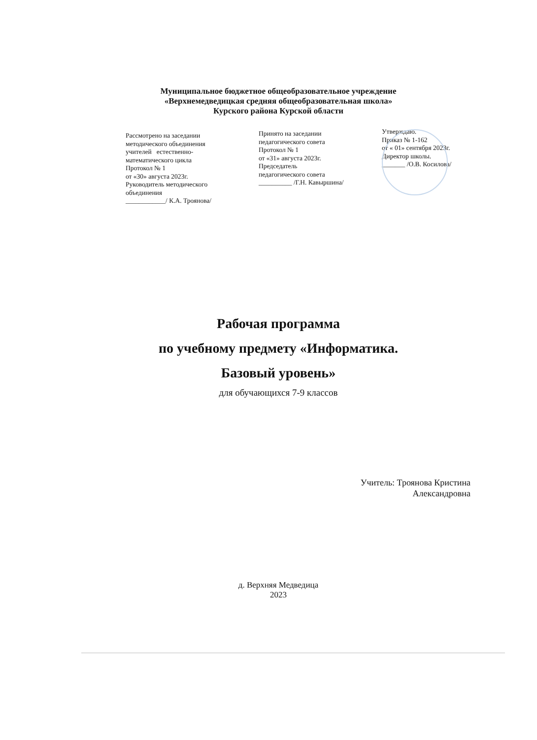Муниципальное бюджетное общеобразовательное учреждение
«Верхнемедведицкая средняя общеобразовательная школа»
Курского района Курской области
Рассмотрено на заседании
методического объединения
учителей естественно-
математического цикла
Протокол № 1
от «30» августа 2023г.
Руководитель методического
объединения
____________/ К.А. Троянова/
Принято на заседании
педагогического совета
Протокол № 1
от «31» августа 2023г.
Председатель
педагогического совета
__________ /Г.Н. Кавыршина/
Утверждаю.
Приказ № 1-162
от « 01» сентября 2023г.
Директор школы.
_______ /О.В. Косилова/
Рабочая программа
по учебному предмету «Информатика.
Базовый уровень»
для обучающихся 7-9 классов
Учитель: Троянова Кристина
Александровна
д. Верхняя Медведица
2023